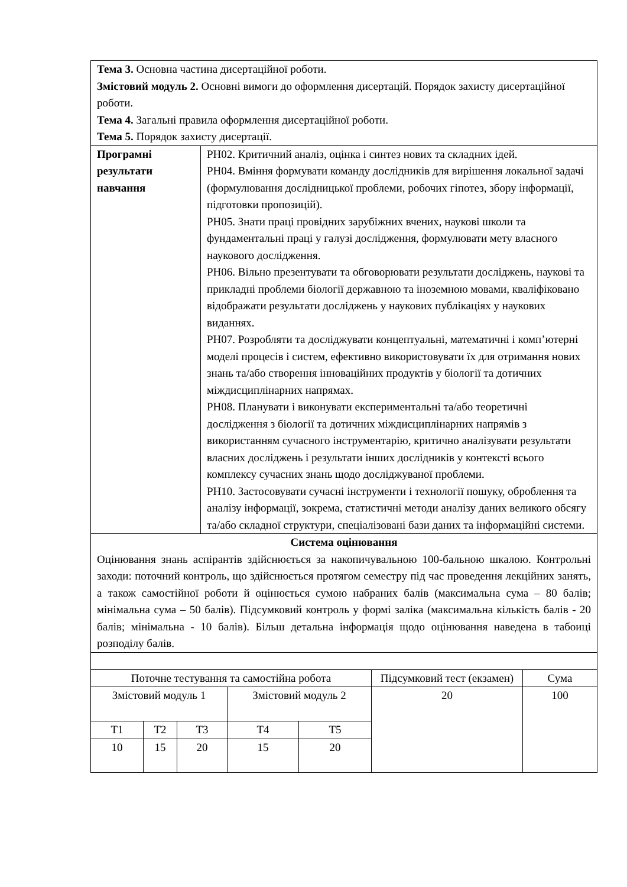| Тема 3. Основна частина дисертаційної роботи. Змістовий модуль 2. Основні вимоги до оформлення дисертацій. Порядок захисту дисертаційної роботи. Тема 4. Загальні правила оформлення дисертаційної роботи. Тема 5. Порядок захисту дисертації. | |
| Програмні результати навчання | РН02. Критичний аналіз, оцінка і синтез нових та складних ідей. РН04. Вміння формувати команду дослідників для вирішення локальної задачі (формулювання дослідницької проблеми, робочих гіпотез, збору інформації, підготовки пропозицій). РН05. Знати праці провідних зарубіжних вчених, наукові школи та фундаментальні праці у галузі дослідження, формулювати мету власного наукового дослідження. РН06. Вільно презентувати та обговорювати результати досліджень, наукові та прикладні проблеми біології державною та іноземною мовами, кваліфіковано відображати результати досліджень у наукових публікаціях у наукових виданнях. РН07. Розробляти та досліджувати концептуальні, математичні і комп’ютерні моделі процесів і систем, ефективно використовувати їх для отримання нових знань та/або створення інноваційних продуктів у біології та дотичних міждисциплінарних напрямах. РН08. Планувати і виконувати експериментальні та/або теоретичні дослідження з біології та дотичних міждисциплінарних напрямів з використанням сучасного інструментарію, критично аналізувати результати власних досліджень і результати інших дослідників у контексті всього комплексу сучасних знань щодо досліджуваної проблеми. РН10. Застосовувати сучасні інструменти і технології пошуку, оброблення та аналізу інформації, зокрема, статистичні методи аналізу даних великого обсягу та/або складної структури, спеціалізовані бази даних та інформаційні системи. |
| Система оцінювання Оцінювання знань аспірантів здійснюється за накопичувальною 100-бальною шкалою. Контрольні заходи: поточний контроль, що здійснюється протягом семестру під час проведення лекційних занять, а також самостійної роботи й оцінюється сумою набраних балів (максимальна сума – 80 балів; мінімальна сума – 50 балів). Підсумковий контроль у формі заліка (максимальна кількість балів - 20 балів; мінімальна - 10 балів). Більш детальна інформація щодо оцінювання наведена в табоиці розподілу балів. | |
| Поточне тестування та самостійна робота | | | | | Підсумковий тест (екзамен) | Сума |
| Змістовий модуль 1 | | | Змістовий модуль 2 | | 20 | 100 |
| Т1 | Т2 | Т3 | Т4 | Т5 | | |
| 10 | 15 | 20 | 15 | 20 | | |